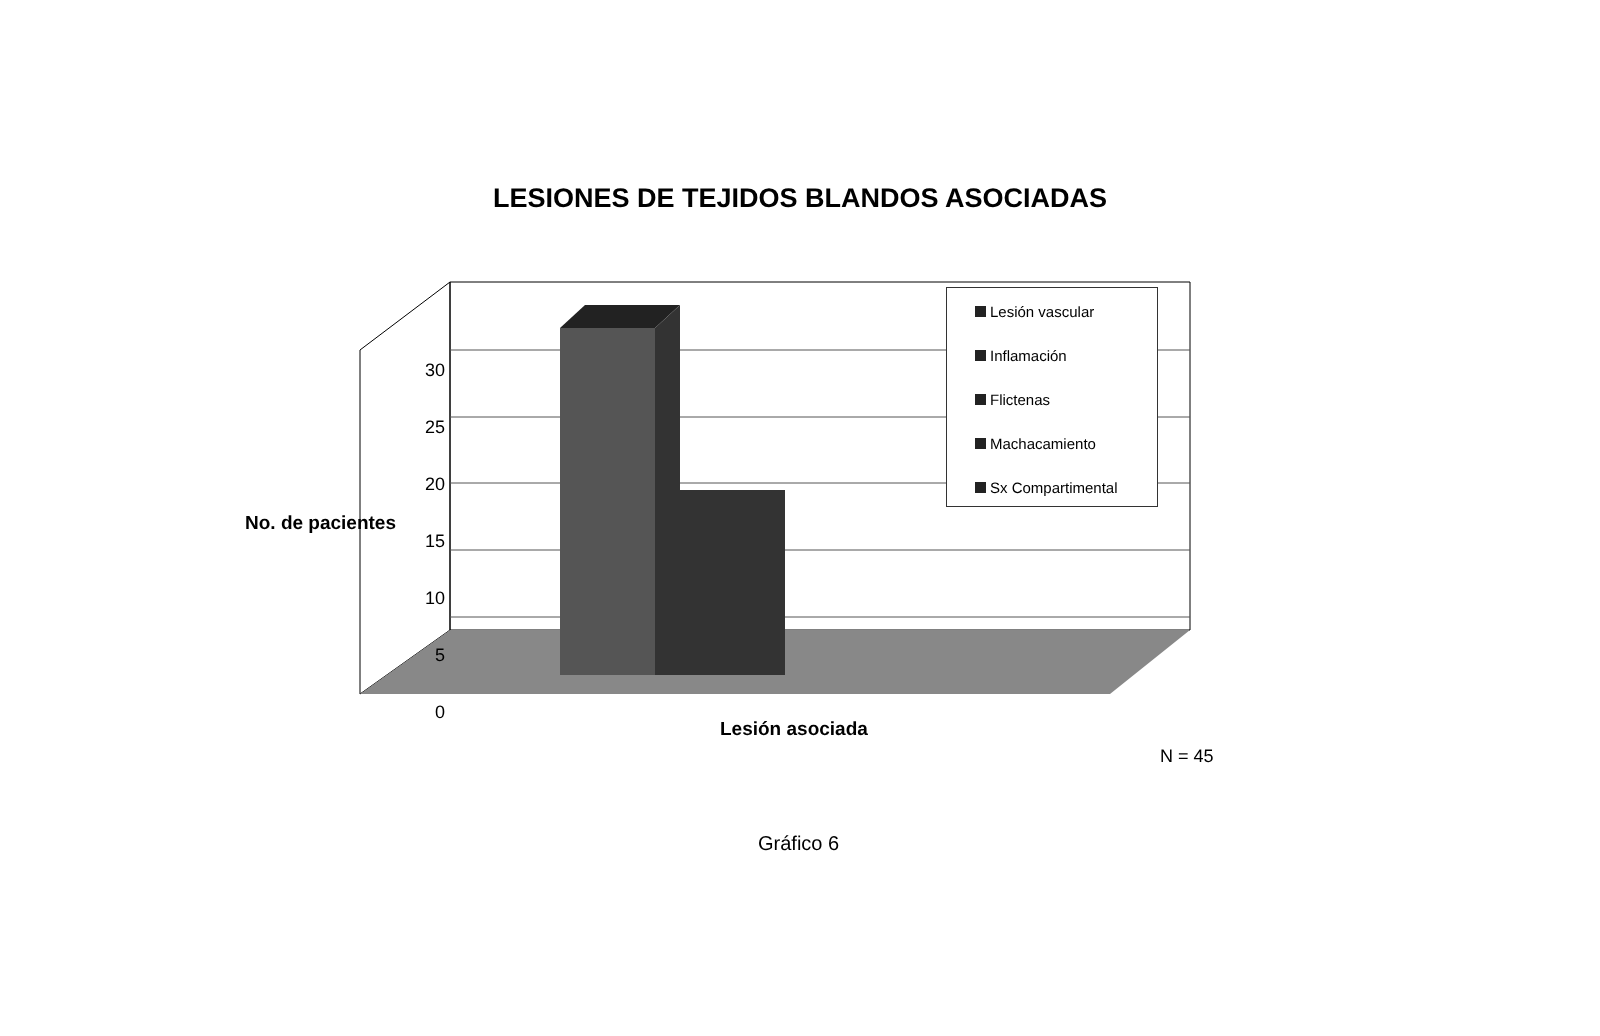LESIONES DE TEJIDOS BLANDOS ASOCIADAS
No. de pacientes
30
25
20
15
10
5
0
Lesión vascular
Inflamación
Flictenas
Machacamiento
Sx Compartimental
Lesión asociada
N = 45
Gráfico 6